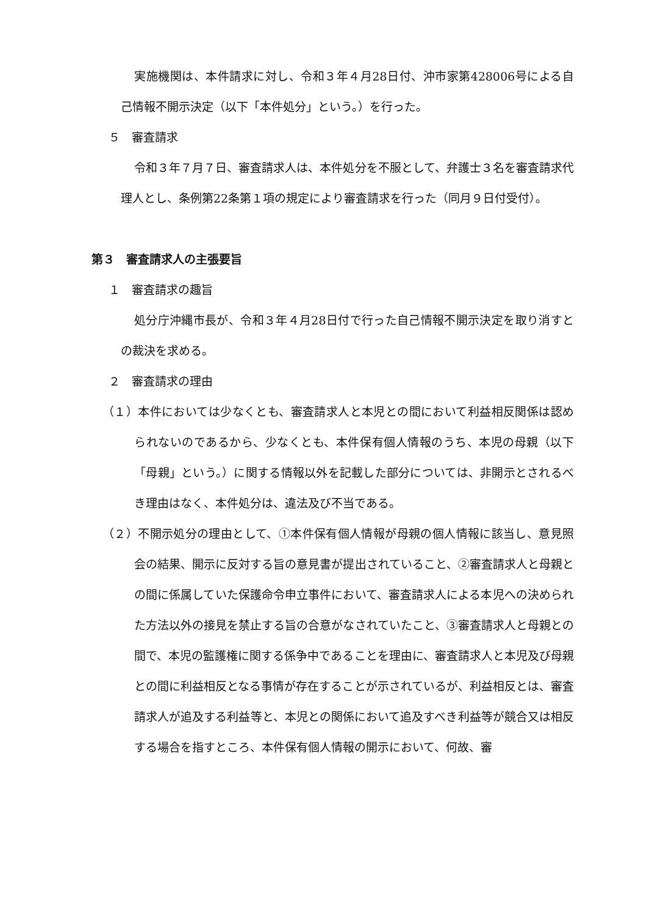実施機関は、本件請求に対し、令和３年４月28日付、沖市家第428006号による自己情報不開示決定（以下「本件処分」という。）を行った。
５　審査請求
令和３年７月７日、審査請求人は、本件処分を不服として、弁護士３名を審査請求代理人とし、条例第22条第１項の規定により審査請求を行った（同月９日付受付）。
第３　審査請求人の主張要旨
１　審査請求の趣旨
処分庁沖縄市長が、令和３年４月28日付で行った自己情報不開示決定を取り消すとの裁決を求める。
２　審査請求の理由
（１）本件においては少なくとも、審査請求人と本児との間において利益相反関係は認められないのであるから、少なくとも、本件保有個人情報のうち、本児の母親（以下「母親」という。）に関する情報以外を記載した部分については、非開示とされるべき理由はなく、本件処分は、違法及び不当である。
（２）不開示処分の理由として、①本件保有個人情報が母親の個人情報に該当し、意見照会の結果、開示に反対する旨の意見書が提出されていること、②審査請求人と母親との間に係属していた保護命令申立事件において、審査請求人による本児への決められた方法以外の接見を禁止する旨の合意がなされていたこと、③審査請求人と母親との間で、本児の監護権に関する係争中であることを理由に、審査請求人と本児及び母親との間に利益相反となる事情が存在することが示されているが、利益相反とは、審査請求人が追及する利益等と、本児との関係において追及すべき利益等が競合又は相反する場合を指すところ、本件保有個人情報の開示において、何故、審